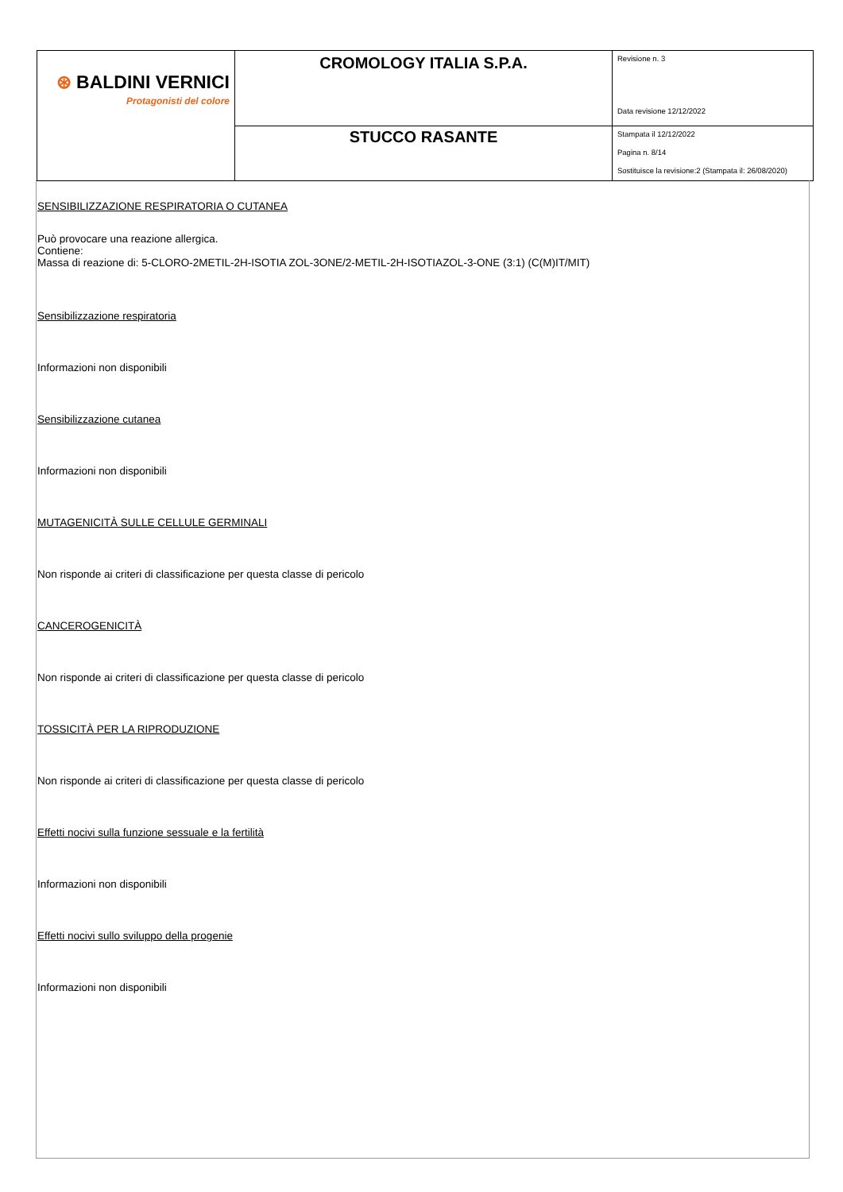| ⊛ BALDINI VERNICI Protagonisti del colore | CROMOLOGY ITALIA S.P.A. | Revisione n. 3 Data revisione 12/12/2022 |
| | STUCCO RASANTE | Stampata il 12/12/2022 Pagina n. 8/14 Sostituisce la revisione:2 (Stampata il: 26/08/2020) |
SENSIBILIZZAZIONE RESPIRATORIA O CUTANEA
Può provocare una reazione allergica.
Contiene:
Massa di reazione di: 5-CLORO-2METIL-2H-ISOTIA ZOL-3ONE/2-METIL-2H-ISOTIAZOL-3-ONE (3:1) (C(M)IT/MIT)
Sensibilizzazione respiratoria
Informazioni non disponibili
Sensibilizzazione cutanea
Informazioni non disponibili
MUTAGENICITÀ SULLE CELLULE GERMINALI
Non risponde ai criteri di classificazione per questa classe di pericolo
CANCEROGENICITÀ
Non risponde ai criteri di classificazione per questa classe di pericolo
TOSSICITÀ PER LA RIPRODUZIONE
Non risponde ai criteri di classificazione per questa classe di pericolo
Effetti nocivi sulla funzione sessuale e la fertilità
Informazioni non disponibili
Effetti nocivi sullo sviluppo della progenie
Informazioni non disponibili